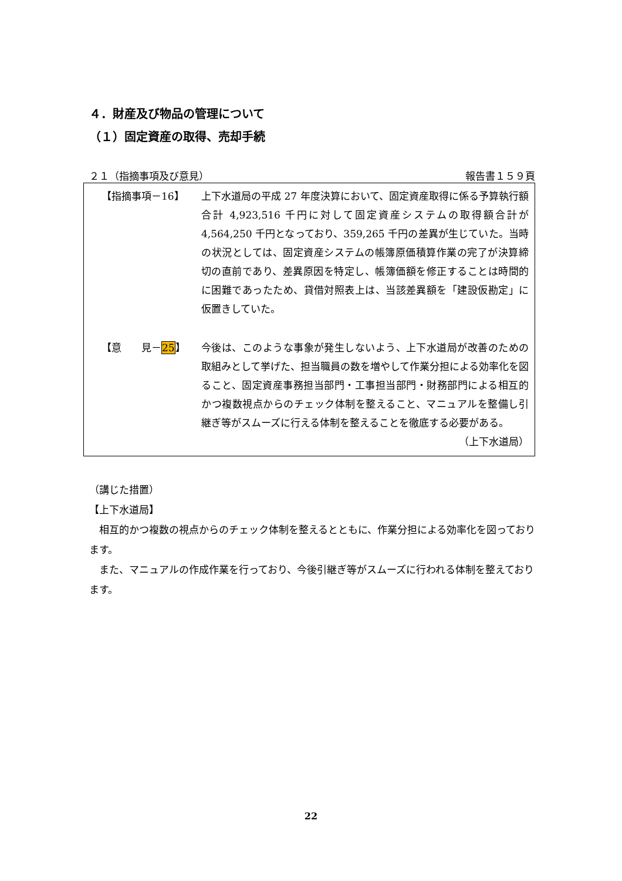４．財産及び物品の管理について
（１）固定資産の取得、売却手続
２１（指摘事項及び意見） 報告書１５９頁
【指摘事項－16】 上下水道局の平成 27 年度決算において、固定資産取得に係る予算執行額合計 4,923,516 千円に対して固定資産システムの取得額合計が 4,564,250 千円となっており、359,265 千円の差異が生じていた。当時の状況としては、固定資産システムの帳簿原価積算作業の完了が決算締切の直前であり、差異原因を特定し、帳簿価額を修正することは時間的に困難であったため、貸借対照表上は、当該差異額を「建設仮勘定」に仮置きしていた。
【意　　見－25】 今後は、このような事象が発生しないよう、上下水道局が改善のための取組みとして挙げた、担当職員の数を増やして作業分担による効率化を図ること、固定資産事務担当部門・工事担当部門・財務部門による相互的かつ複数視点からのチェック体制を整えること、マニュアルを整備し引継ぎ等がスムーズに行える体制を整えることを徹底する必要がある。
（上下水道局）
（講じた措置）
【上下水道局】
　相互的かつ複数の視点からのチェック体制を整えるとともに、作業分担による効率化を図っております。
　また、マニュアルの作成作業を行っており、今後引継ぎ等がスムーズに行われる体制を整えております。
22